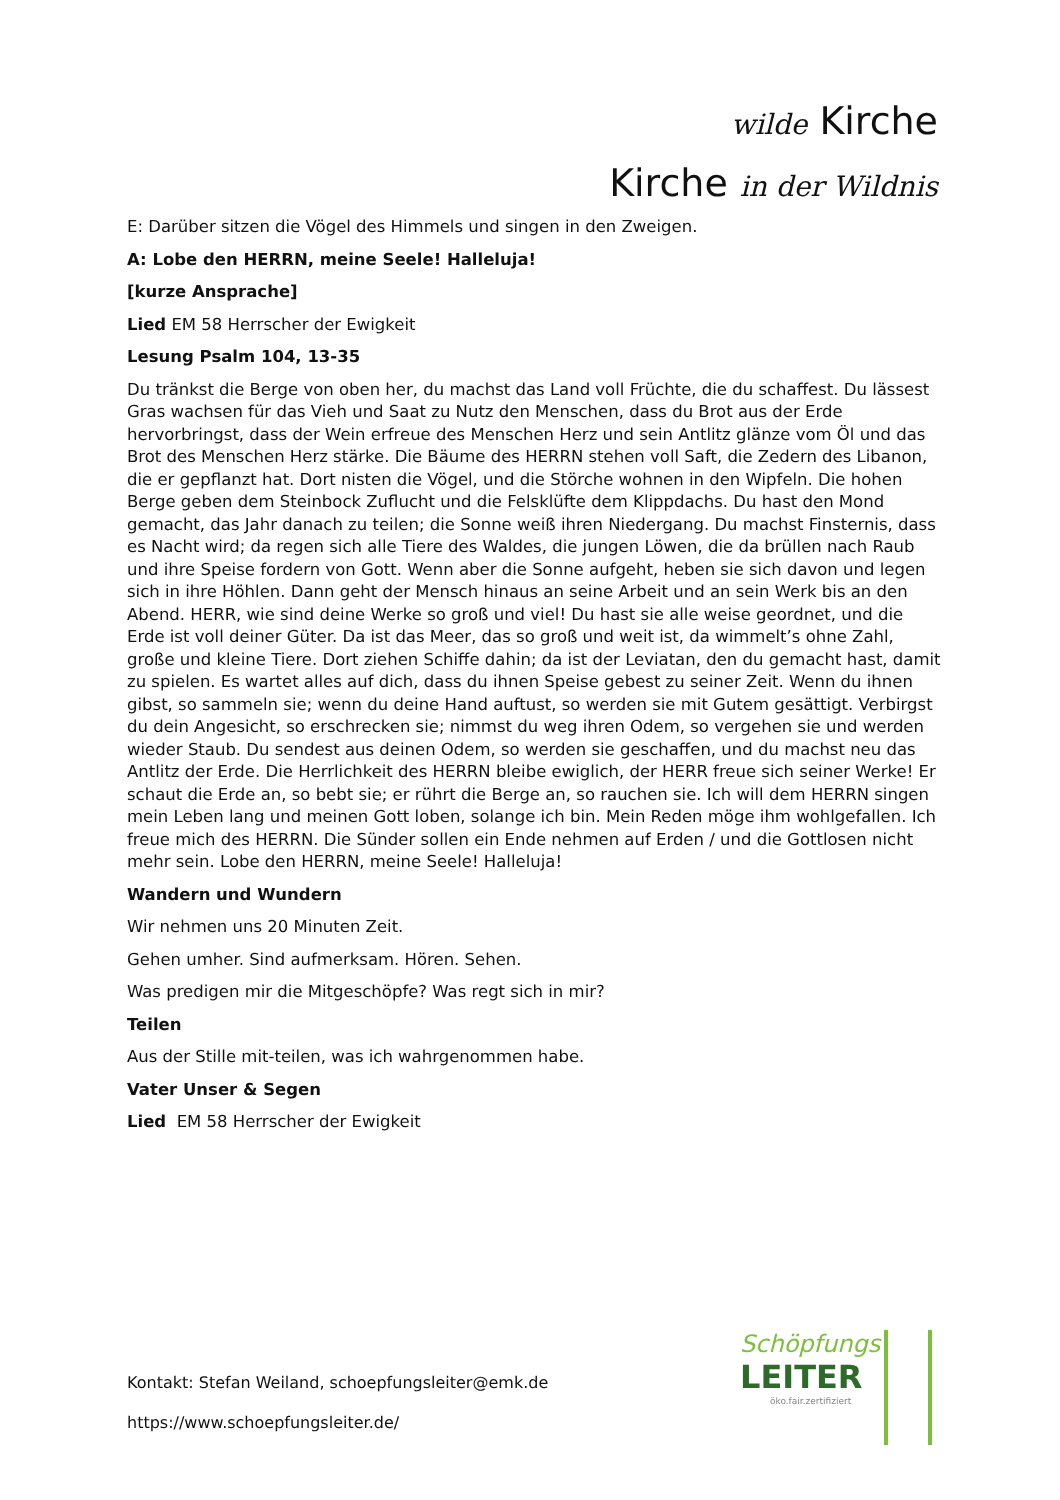wilde Kirche
Kirche in der Wildnis
E: Darüber sitzen die Vögel des Himmels und singen in den Zweigen.
A: Lobe den HERRN, meine Seele! Halleluja!
[kurze Ansprache]
Lied EM 58 Herrscher der Ewigkeit
Lesung Psalm 104, 13-35
Du tränkst die Berge von oben her, du machst das Land voll Früchte, die du schaffest. Du lässest Gras wachsen für das Vieh und Saat zu Nutz den Menschen, dass du Brot aus der Erde hervorbringst, dass der Wein erfreue des Menschen Herz und sein Antlitz glänze vom Öl und das Brot des Menschen Herz stärke. Die Bäume des HERRN stehen voll Saft, die Zedern des Libanon, die er gepflanzt hat. Dort nisten die Vögel, und die Störche wohnen in den Wipfeln. Die hohen Berge geben dem Steinbock Zuflucht und die Felsklüfte dem Klippdachs. Du hast den Mond gemacht, das Jahr danach zu teilen; die Sonne weiß ihren Niedergang. Du machst Finsternis, dass es Nacht wird; da regen sich alle Tiere des Waldes, die jungen Löwen, die da brüllen nach Raub und ihre Speise fordern von Gott. Wenn aber die Sonne aufgeht, heben sie sich davon und legen sich in ihre Höhlen. Dann geht der Mensch hinaus an seine Arbeit und an sein Werk bis an den Abend. HERR, wie sind deine Werke so groß und viel! Du hast sie alle weise geordnet, und die Erde ist voll deiner Güter. Da ist das Meer, das so groß und weit ist, da wimmelt’s ohne Zahl, große und kleine Tiere. Dort ziehen Schiffe dahin; da ist der Leviatan, den du gemacht hast, damit zu spielen. Es wartet alles auf dich, dass du ihnen Speise gebest zu seiner Zeit. Wenn du ihnen gibst, so sammeln sie; wenn du deine Hand auftust, so werden sie mit Gutem gesättigt. Verbirgst du dein Angesicht, so erschrecken sie; nimmst du weg ihren Odem, so vergehen sie und werden wieder Staub. Du sendest aus deinen Odem, so werden sie geschaffen, und du machst neu das Antlitz der Erde. Die Herrlichkeit des HERRN bleibe ewiglich, der HERR freue sich seiner Werke! Er schaut die Erde an, so bebt sie; er rührt die Berge an, so rauchen sie. Ich will dem HERRN singen mein Leben lang und meinen Gott loben, solange ich bin. Mein Reden möge ihm wohlgefallen. Ich freue mich des HERRN. Die Sünder sollen ein Ende nehmen auf Erden / und die Gottlosen nicht mehr sein. Lobe den HERRN, meine Seele! Halleluja!
Wandern und Wundern
Wir nehmen uns 20 Minuten Zeit.
Gehen umher. Sind aufmerksam. Hören. Sehen.
Was predigen mir die Mitgeschöpfe? Was regt sich in mir?
Teilen
Aus der Stille mit-teilen, was ich wahrgenommen habe.
Vater Unser & Segen
Lied EM 58 Herrscher der Ewigkeit
Kontakt: Stefan Weiland, schoepfungsleiter@emk.de
https://www.schoepfungsleiter.de/
Schöpfungs
LEITER
öko.fair.zertifiziert